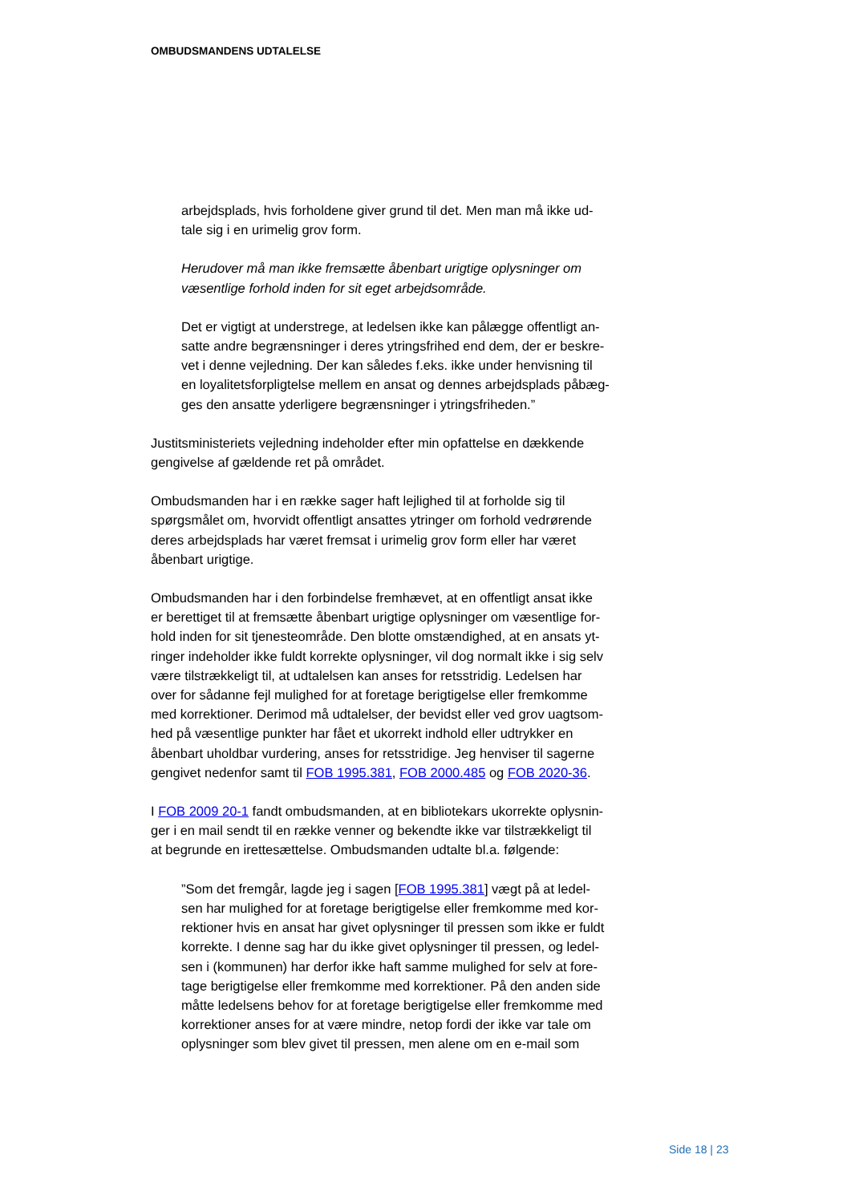OMBUDSMANDENS UDTALELSE
arbejdsplads, hvis forholdene giver grund til det. Men man må ikke ud-
tale sig i en urimelig grov form.
Herudover må man ikke fremsætte åbenbart urigtige oplysninger om
væsentlige forhold inden for sit eget arbejdsområde.
Det er vigtigt at understrege, at ledelsen ikke kan pålægge offentligt an-
satte andre begrænsninger i deres ytringsfrihed end dem, der er beskre-
vet i denne vejledning. Der kan således f.eks. ikke under henvisning til
en loyalitetsforpligtelse mellem en ansat og dennes arbejdsplads påbæg-
ges den ansatte yderligere begrænsninger i ytringsfriheden.”
Justitsministeriets vejledning indeholder efter min opfattelse en dækkende
gengivelse af gældende ret på området.
Ombudsmanden har i en række sager haft lejlighed til at forholde sig til
spørgsmålet om, hvorvidt offentligt ansattes ytringer om forhold vedrørende
deres arbejdsplads har været fremsat i urimelig grov form eller har været
åbenbart urigtige.
Ombudsmanden har i den forbindelse fremhævet, at en offentligt ansat ikke
er berettiget til at fremsætte åbenbart urigtige oplysninger om væsentlige for-
hold inden for sit tjenesteområde. Den blotte omstændighed, at en ansats yt-
ringer indeholder ikke fuldt korrekte oplysninger, vil dog normalt ikke i sig selv
være tilstrækkeligt til, at udtalelsen kan anses for retsstridig. Ledelsen har
over for sådanne fejl mulighed for at foretage berigtigelse eller fremkomme
med korrektioner. Derimod må udtalelser, der bevidst eller ved grov uagtsom-
hed på væsentlige punkter har fået et ukorrekt indhold eller udtrykker en
åbenbart uholdbar vurdering, anses for retsstridige. Jeg henviser til sagerne
gengivet nedenfor samt til FOB 1995.381, FOB 2000.485 og FOB 2020-36.
I FOB 2009 20-1 fandt ombudsmanden, at en bibliotekars ukorrekte oplysnin-
ger i en mail sendt til en række venner og bekendte ikke var tilstrækkeligt til
at begrunde en irettesættelse. Ombudsmanden udtalte bl.a. følgende:
”Som det fremgår, lagde jeg i sagen [FOB 1995.381] vægt på at ledel-
sen har mulighed for at foretage berigtigelse eller fremkomme med kor-
rektioner hvis en ansat har givet oplysninger til pressen som ikke er fuldt
korrekte. I denne sag har du ikke givet oplysninger til pressen, og ledel-
sen i (kommunen) har derfor ikke haft samme mulighed for selv at fore-
tage berigtigelse eller fremkomme med korrektioner. På den anden side
måtte ledelsens behov for at foretage berigtigelse eller fremkomme med
korrektioner anses for at være mindre, netop fordi der ikke var tale om
oplysninger som blev givet til pressen, men alene om en e-mail som
Side 18 | 23